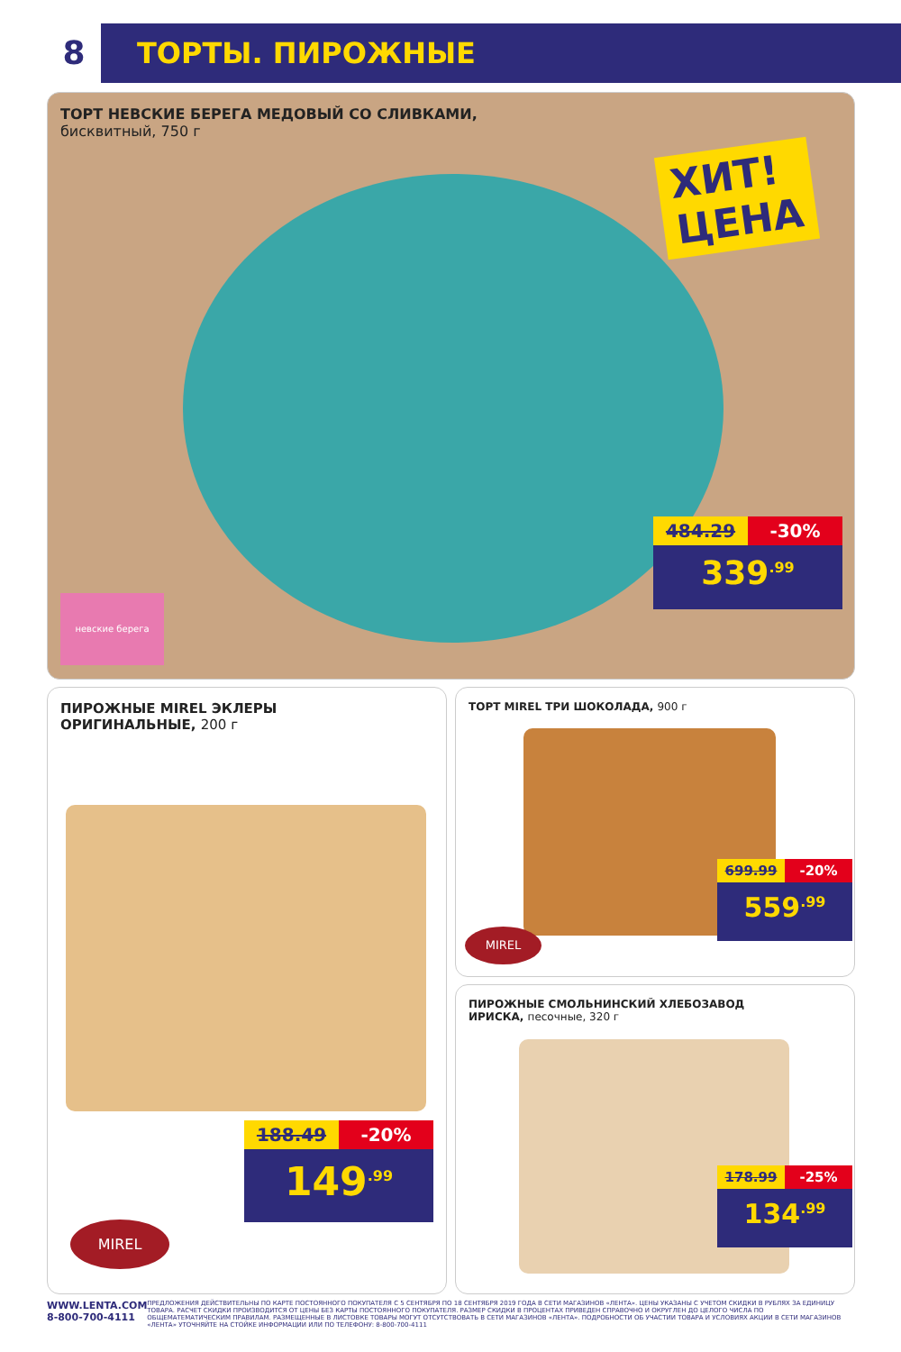8
ТОРТЫ. ПИРОЖНЫЕ
ТОРТ НЕВСКИЕ БЕРЕГА МЕДОВЫЙ СО СЛИВКАМИ,
бисквитный, 750 г
ХИТ!
ЦЕНА
невские берега
484.29 -30%
339<sup>.99</sup>
ПИРОЖНЫЕ MIREL ЭКЛЕРЫ
ОРИГИНАЛЬНЫЕ, 200 г
188.49 -20%
149<sup>.99</sup>
MIREL
ТОРТ MIREL ТРИ ШОКОЛАДА, 900 г
699.99 -20%
559<sup>.99</sup>
MIREL
ПИРОЖНЫЕ СМОЛЬНИНСКИЙ ХЛЕБОЗАВОД
ИРИСКА, песочные, 320 г
178.99 -25%
134<sup>.99</sup>
WWW.LENTA.COM
8-800-700-4111
ПРЕДЛОЖЕНИЯ ДЕЙСТВИТЕЛЬНЫ ПО КАРТЕ ПОСТОЯННОГО ПОКУПАТЕЛЯ С 5 СЕНТЯБРЯ ПО 18 СЕНТЯБРЯ 2019 ГОДА В СЕТИ МАГАЗИНОВ «ЛЕНТА». ЦЕНЫ УКАЗАНЫ С УЧЕТОМ СКИДКИ В РУБЛЯХ ЗА ЕДИНИЦУ ТОВАРА. РАСЧЕТ СКИДКИ ПРОИЗВОДИТСЯ ОТ ЦЕНЫ БЕЗ КАРТЫ ПОСТОЯННОГО ПОКУПАТЕЛЯ. РАЗМЕР СКИДКИ В ПРОЦЕНТАХ ПРИВЕДЕН СПРАВОЧНО И ОКРУГЛЕН ДО ЦЕЛОГО ЧИСЛА ПО ОБЩЕМАТЕМАТИЧЕСКИМ ПРАВИЛАМ. РАЗМЕЩЕННЫЕ В ЛИСТОВКЕ ТОВАРЫ МОГУТ ОТСУТСТВОВАТЬ В СЕТИ МАГАЗИНОВ «ЛЕНТА». ПОДРОБНОСТИ ОБ УЧАСТИИ ТОВАРА И УСЛОВИЯХ АКЦИИ В СЕТИ МАГАЗИНОВ «ЛЕНТА» УТОЧНЯЙТЕ НА СТОЙКЕ ИНФОРМАЦИИ ИЛИ ПО ТЕЛЕФОНУ: 8-800-700-4111